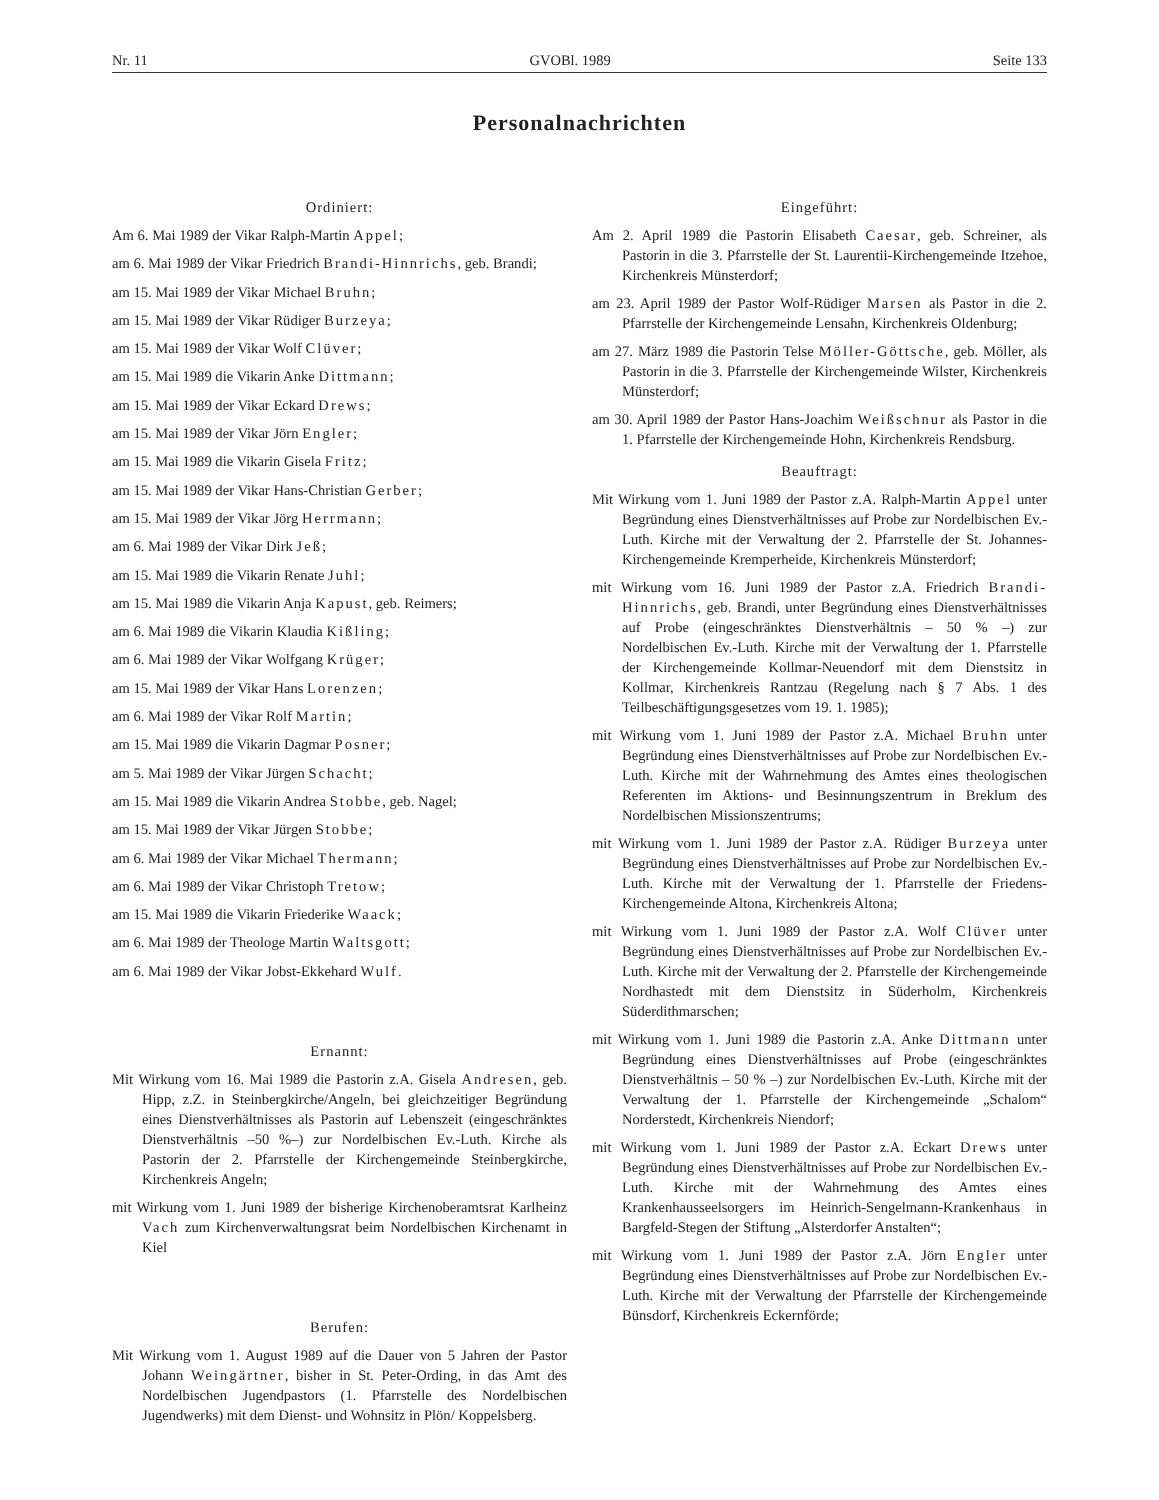Nr. 11 GVOBl. 1989 Seite 133
Personalnachrichten
Ordiniert:
Am 6. Mai 1989 der Vikar Ralph-Martin Appel;
am 6. Mai 1989 der Vikar Friedrich Brandi-Hinnrichs, geb. Brandi;
am 15. Mai 1989 der Vikar Michael Bruhn;
am 15. Mai 1989 der Vikar Rüdiger Burzeya;
am 15. Mai 1989 der Vikar Wolf Clüver;
am 15. Mai 1989 die Vikarin Anke Dittmann;
am 15. Mai 1989 der Vikar Eckard Drews;
am 15. Mai 1989 der Vikar Jörn Engler;
am 15. Mai 1989 die Vikarin Gisela Fritz;
am 15. Mai 1989 der Vikar Hans-Christian Gerber;
am 15. Mai 1989 der Vikar Jörg Herrmann;
am 6. Mai 1989 der Vikar Dirk Jeß;
am 15. Mai 1989 die Vikarin Renate Juhl;
am 15. Mai 1989 die Vikarin Anja Kapust, geb. Reimers;
am 6. Mai 1989 die Vikarin Klaudia Kißling;
am 6. Mai 1989 der Vikar Wolfgang Krüger;
am 15. Mai 1989 der Vikar Hans Lorenzen;
am 6. Mai 1989 der Vikar Rolf Martin;
am 15. Mai 1989 die Vikarin Dagmar Posner;
am 5. Mai 1989 der Vikar Jürgen Schacht;
am 15. Mai 1989 die Vikarin Andrea Stobbe, geb. Nagel;
am 15. Mai 1989 der Vikar Jürgen Stobbe;
am 6. Mai 1989 der Vikar Michael Thermann;
am 6. Mai 1989 der Vikar Christoph Tretow;
am 15. Mai 1989 die Vikarin Friederike Waack;
am 6. Mai 1989 der Theologe Martin Waltsgott;
am 6. Mai 1989 der Vikar Jobst-Ekkehard Wulf.
Ernannt:
Mit Wirkung vom 16. Mai 1989 die Pastorin z.A. Gisela Andresen, geb. Hipp, z.Z. in Steinbergkirche/Angeln, bei gleichzeitiger Begründung eines Dienstverhältnisses als Pastorin auf Lebenszeit (eingeschränktes Dienstverhältnis –50 %–) zur Nordelbischen Ev.-Luth. Kirche als Pastorin der 2. Pfarrstelle der Kirchengemeinde Steinbergkirche, Kirchenkreis Angeln;
mit Wirkung vom 1. Juni 1989 der bisherige Kirchenoberamtsrat Karlheinz Vach zum Kirchenverwaltungsrat beim Nordelbischen Kirchenamt in Kiel
Berufen:
Mit Wirkung vom 1. August 1989 auf die Dauer von 5 Jahren der Pastor Johann Weingärtner, bisher in St. Peter-Ording, in das Amt des Nordelbischen Jugendpastors (1. Pfarrstelle des Nordelbischen Jugendwerks) mit dem Dienst- und Wohnsitz in Plön/ Koppelsberg.
Eingeführt:
Am 2. April 1989 die Pastorin Elisabeth Caesar, geb. Schreiner, als Pastorin in die 3. Pfarrstelle der St. Laurentii-Kirchengemeinde Itzehoe, Kirchenkreis Münsterdorf;
am 23. April 1989 der Pastor Wolf-Rüdiger Marsen als Pastor in die 2. Pfarrstelle der Kirchengemeinde Lensahn, Kirchenkreis Oldenburg;
am 27. März 1989 die Pastorin Telse Möller-Göttsche, geb. Möller, als Pastorin in die 3. Pfarrstelle der Kirchengemeinde Wilster, Kirchenkreis Münsterdorf;
am 30. April 1989 der Pastor Hans-Joachim Weißschnur als Pastor in die 1. Pfarrstelle der Kirchengemeinde Hohn, Kirchenkreis Rendsburg.
Beauftragt:
Mit Wirkung vom 1. Juni 1989 der Pastor z.A. Ralph-Martin Appel unter Begründung eines Dienstverhältnisses auf Probe zur Nordelbischen Ev.-Luth. Kirche mit der Verwaltung der 2. Pfarrstelle der St. Johannes-Kirchengemeinde Kremperheide, Kirchenkreis Münsterdorf;
mit Wirkung vom 16. Juni 1989 der Pastor z.A. Friedrich Brandi-Hinnrichs, geb. Brandi, unter Begründung eines Dienstverhältnisses auf Probe (eingeschränktes Dienstverhältnis – 50 % –) zur Nordelbischen Ev.-Luth. Kirche mit der Verwaltung der 1. Pfarrstelle der Kirchengemeinde Kollmar-Neuendorf mit dem Dienstsitz in Kollmar, Kirchenkreis Rantzau (Regelung nach § 7 Abs. 1 des Teilbeschäftigungsgesetzes vom 19. 1. 1985);
mit Wirkung vom 1. Juni 1989 der Pastor z.A. Michael Bruhn unter Begründung eines Dienstverhältnisses auf Probe zur Nordelbischen Ev.-Luth. Kirche mit der Wahrnehmung des Amtes eines theologischen Referenten im Aktions- und Besinnungszentrum in Breklum des Nordelbischen Missionszentrums;
mit Wirkung vom 1. Juni 1989 der Pastor z.A. Rüdiger Burzeya unter Begründung eines Dienstverhältnisses auf Probe zur Nordelbischen Ev.-Luth. Kirche mit der Verwaltung der 1. Pfarrstelle der Friedens-Kirchengemeinde Altona, Kirchenkreis Altona;
mit Wirkung vom 1. Juni 1989 der Pastor z.A. Wolf Clüver unter Begründung eines Dienstverhältnisses auf Probe zur Nordelbischen Ev.-Luth. Kirche mit der Verwaltung der 2. Pfarrstelle der Kirchengemeinde Nordhastedt mit dem Dienstsitz in Süderholm, Kirchenkreis Süderdithmarschen;
mit Wirkung vom 1. Juni 1989 die Pastorin z.A. Anke Dittmann unter Begründung eines Dienstverhältnisses auf Probe (eingeschränktes Dienstverhältnis – 50 % –) zur Nordelbischen Ev.-Luth. Kirche mit der Verwaltung der 1. Pfarrstelle der Kirchengemeinde „Schalom“ Norderstedt, Kirchenkreis Niendorf;
mit Wirkung vom 1. Juni 1989 der Pastor z.A. Eckart Drews unter Begründung eines Dienstverhältnisses auf Probe zur Nordelbischen Ev.-Luth. Kirche mit der Wahrnehmung des Amtes eines Krankenhausseelsorgers im Heinrich-Sengelmann-Krankenhaus in Bargfeld-Stegen der Stiftung „Alsterdorfer Anstalten“;
mit Wirkung vom 1. Juni 1989 der Pastor z.A. Jörn Engler unter Begründung eines Dienstverhältnisses auf Probe zur Nordelbischen Ev.-Luth. Kirche mit der Verwaltung der Pfarrstelle der Kirchengemeinde Bünsdorf, Kirchenkreis Eckernförde;